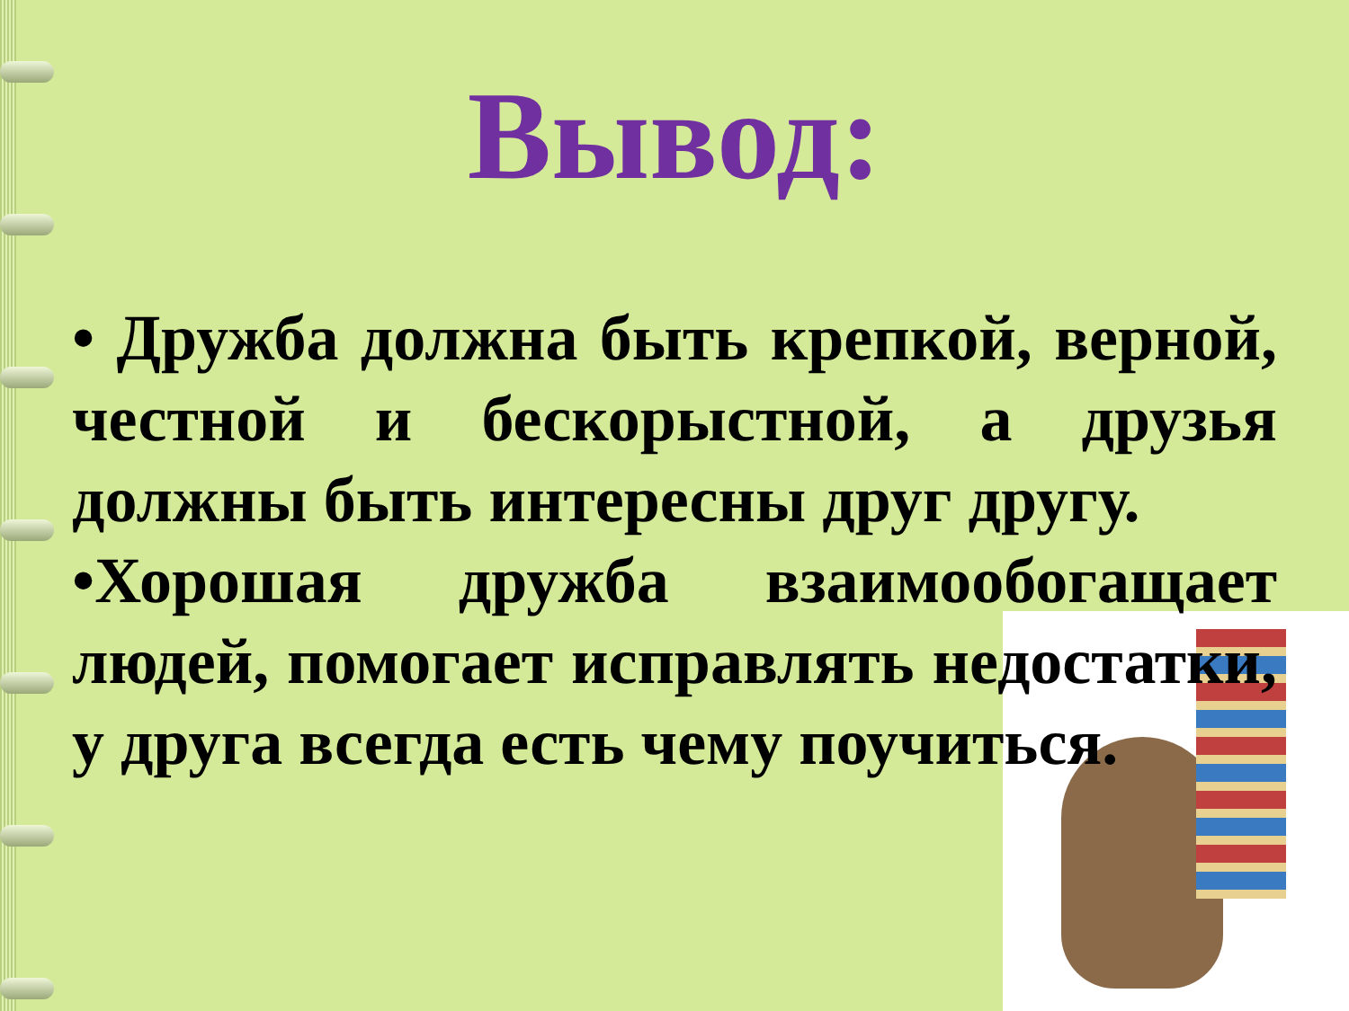Вывод:
• Дружба должна быть крепкой, верной, честной и бескорыстной, а друзья должны быть интересны друг другу.
•Хорошая дружба взаимообогащает людей, помогает исправлять недостатки, у друга всегда есть чему поучиться.